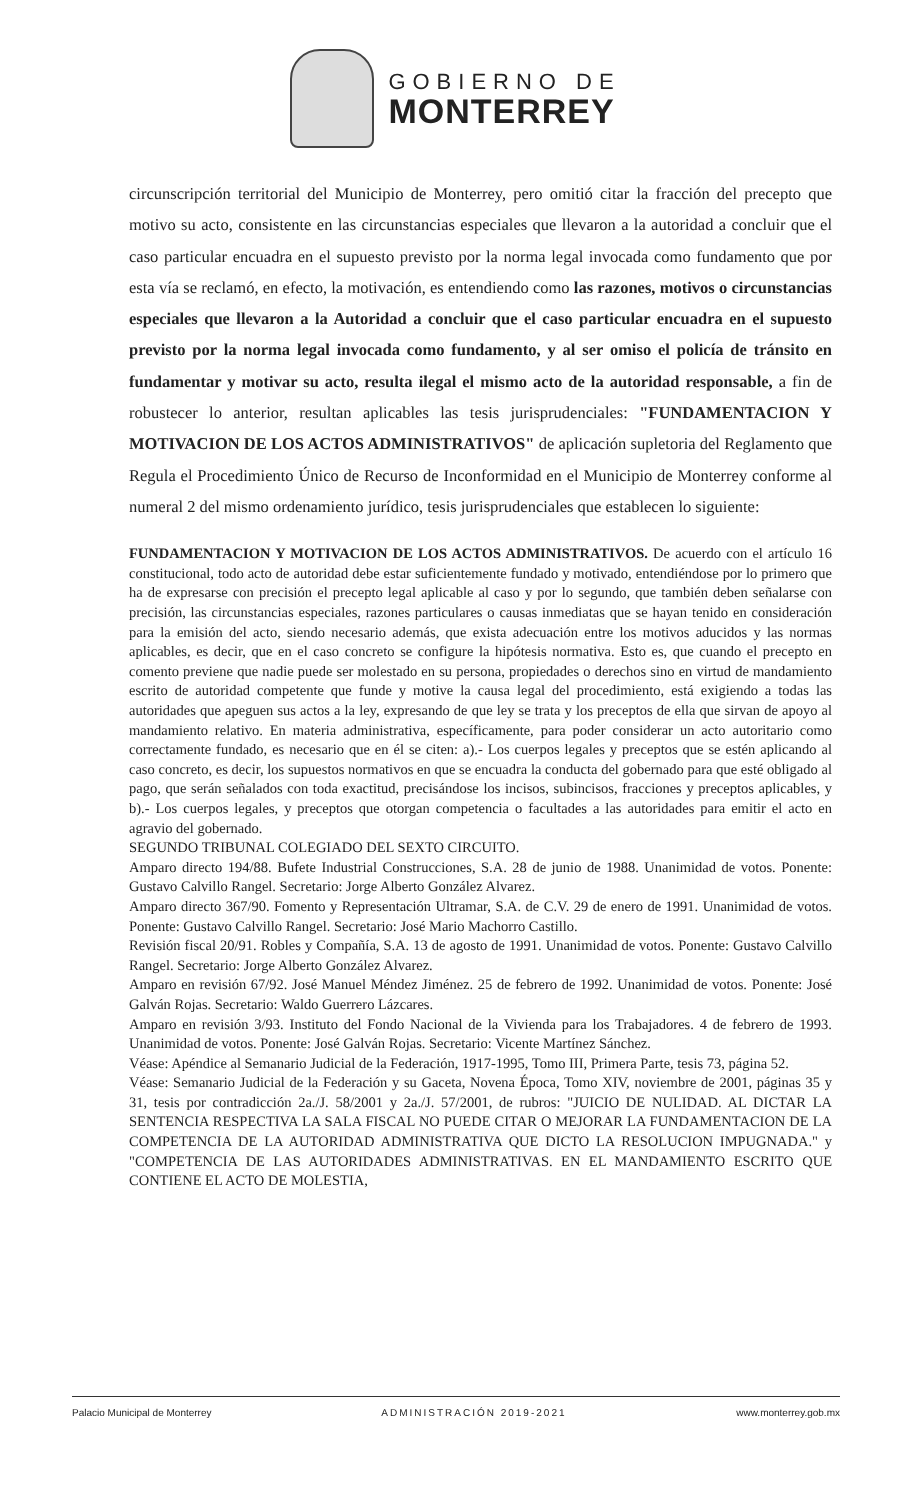GOBIERNO DE
MONTERREY
circunscripción territorial del Municipio de Monterrey, pero omitió citar la fracción del precepto que motivo su acto, consistente en las circunstancias especiales que llevaron a la autoridad a concluir que el caso particular encuadra en el supuesto previsto por la norma legal invocada como fundamento que por esta vía se reclamó, en efecto, la motivación, es entendiendo como las razones, motivos o circunstancias especiales que llevaron a la Autoridad a concluir que el caso particular encuadra en el supuesto previsto por la norma legal invocada como fundamento, y al ser omiso el policía de tránsito en fundamentar y motivar su acto, resulta ilegal el mismo acto de la autoridad responsable, a fin de robustecer lo anterior, resultan aplicables las tesis jurisprudenciales: "FUNDAMENTACION Y MOTIVACION DE LOS ACTOS ADMINISTRATIVOS" de aplicación supletoria del Reglamento que Regula el Procedimiento Único de Recurso de Inconformidad en el Municipio de Monterrey conforme al numeral 2 del mismo ordenamiento jurídico, tesis jurisprudenciales que establecen lo siguiente:
FUNDAMENTACION Y MOTIVACION DE LOS ACTOS ADMINISTRATIVOS. De acuerdo con el artículo 16 constitucional, todo acto de autoridad debe estar suficientemente fundado y motivado, entendiéndose por lo primero que ha de expresarse con precisión el precepto legal aplicable al caso y por lo segundo, que también deben señalarse con precisión, las circunstancias especiales, razones particulares o causas inmediatas que se hayan tenido en consideración para la emisión del acto, siendo necesario además, que exista adecuación entre los motivos aducidos y las normas aplicables, es decir, que en el caso concreto se configure la hipótesis normativa. Esto es, que cuando el precepto en comento previene que nadie puede ser molestado en su persona, propiedades o derechos sino en virtud de mandamiento escrito de autoridad competente que funde y motive la causa legal del procedimiento, está exigiendo a todas las autoridades que apeguen sus actos a la ley, expresando de que ley se trata y los preceptos de ella que sirvan de apoyo al mandamiento relativo. En materia administrativa, específicamente, para poder considerar un acto autoritario como correctamente fundado, es necesario que en él se citen: a).- Los cuerpos legales y preceptos que se estén aplicando al caso concreto, es decir, los supuestos normativos en que se encuadra la conducta del gobernado para que esté obligado al pago, que serán señalados con toda exactitud, precisándose los incisos, subincisos, fracciones y preceptos aplicables, y b).- Los cuerpos legales, y preceptos que otorgan competencia o facultades a las autoridades para emitir el acto en agravio del gobernado.
SEGUNDO TRIBUNAL COLEGIADO DEL SEXTO CIRCUITO.
Amparo directo 194/88. Bufete Industrial Construcciones, S.A. 28 de junio de 1988. Unanimidad de votos. Ponente: Gustavo Calvillo Rangel. Secretario: Jorge Alberto González Alvarez.
Amparo directo 367/90. Fomento y Representación Ultramar, S.A. de C.V. 29 de enero de 1991. Unanimidad de votos. Ponente: Gustavo Calvillo Rangel. Secretario: José Mario Machorro Castillo.
Revisión fiscal 20/91. Robles y Compañía, S.A. 13 de agosto de 1991. Unanimidad de votos. Ponente: Gustavo Calvillo Rangel. Secretario: Jorge Alberto González Alvarez.
Amparo en revisión 67/92. José Manuel Méndez Jiménez. 25 de febrero de 1992. Unanimidad de votos. Ponente: José Galván Rojas. Secretario: Waldo Guerrero Lázcares.
Amparo en revisión 3/93. Instituto del Fondo Nacional de la Vivienda para los Trabajadores. 4 de febrero de 1993. Unanimidad de votos. Ponente: José Galván Rojas. Secretario: Vicente Martínez Sánchez.
Véase: Apéndice al Semanario Judicial de la Federación, 1917-1995, Tomo III, Primera Parte, tesis 73, página 52.
Véase: Semanario Judicial de la Federación y su Gaceta, Novena Época, Tomo XIV, noviembre de 2001, páginas 35 y 31, tesis por contradicción 2a./J. 58/2001 y 2a./J. 57/2001, de rubros: "JUICIO DE NULIDAD. AL DICTAR LA SENTENCIA RESPECTIVA LA SALA FISCAL NO PUEDE CITAR O MEJORAR LA FUNDAMENTACION DE LA COMPETENCIA DE LA AUTORIDAD ADMINISTRATIVA QUE DICTO LA RESOLUCION IMPUGNADA." y "COMPETENCIA DE LAS AUTORIDADES ADMINISTRATIVAS. EN EL MANDAMIENTO ESCRITO QUE CONTIENE EL ACTO DE MOLESTIA,
Palacio Municipal de Monterrey ADMINISTRACIÓN 2019-2021 www.monterrey.gob.mx